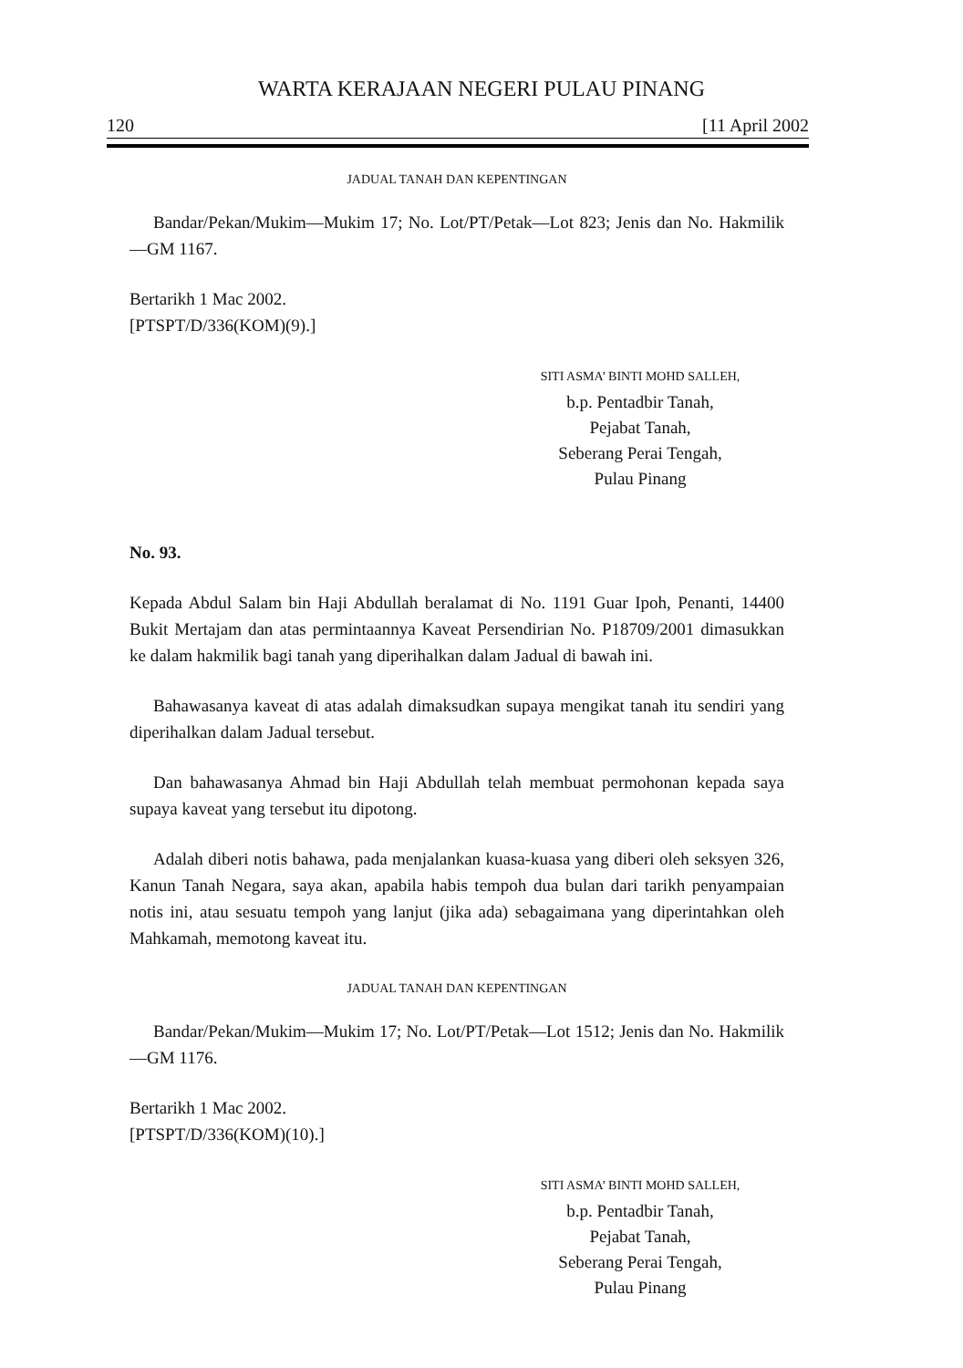WARTA KERAJAAN NEGERI PULAU PINANG
120 [11 April 2002
JADUAL TANAH DAN KEPENTINGAN
Bandar/Pekan/Mukim—Mukim 17; No. Lot/PT/Petak—Lot 823; Jenis dan No. Hakmilik—GM 1167.
Bertarikh 1 Mac 2002.
[PTSPT/D/336(KOM)(9).]
SITI ASMA’ BINTI MOHD SALLEH,
b.p. Pentadbir Tanah,
Pejabat Tanah,
Seberang Perai Tengah,
Pulau Pinang
No. 93.
Kepada Abdul Salam bin Haji Abdullah beralamat di No. 1191 Guar Ipoh, Penanti, 14400 Bukit Mertajam dan atas permintaannya Kaveat Persendirian No. P18709/2001 dimasukkan ke dalam hakmilik bagi tanah yang diperihalkan dalam Jadual di bawah ini.
Bahawasanya kaveat di atas adalah dimaksudkan supaya mengikat tanah itu sendiri yang diperihalkan dalam Jadual tersebut.
Dan bahawasanya Ahmad bin Haji Abdullah telah membuat permohonan kepada saya supaya kaveat yang tersebut itu dipotong.
Adalah diberi notis bahawa, pada menjalankan kuasa-kuasa yang diberi oleh seksyen 326, Kanun Tanah Negara, saya akan, apabila habis tempoh dua bulan dari tarikh penyampaian notis ini, atau sesuatu tempoh yang lanjut (jika ada) sebagaimana yang diperintahkan oleh Mahkamah, memotong kaveat itu.
JADUAL TANAH DAN KEPENTINGAN
Bandar/Pekan/Mukim—Mukim 17; No. Lot/PT/Petak—Lot 1512; Jenis dan No. Hakmilik—GM 1176.
Bertarikh 1 Mac 2002.
[PTSPT/D/336(KOM)(10).]
SITI ASMA’ BINTI MOHD SALLEH,
b.p. Pentadbir Tanah,
Pejabat Tanah,
Seberang Perai Tengah,
Pulau Pinang